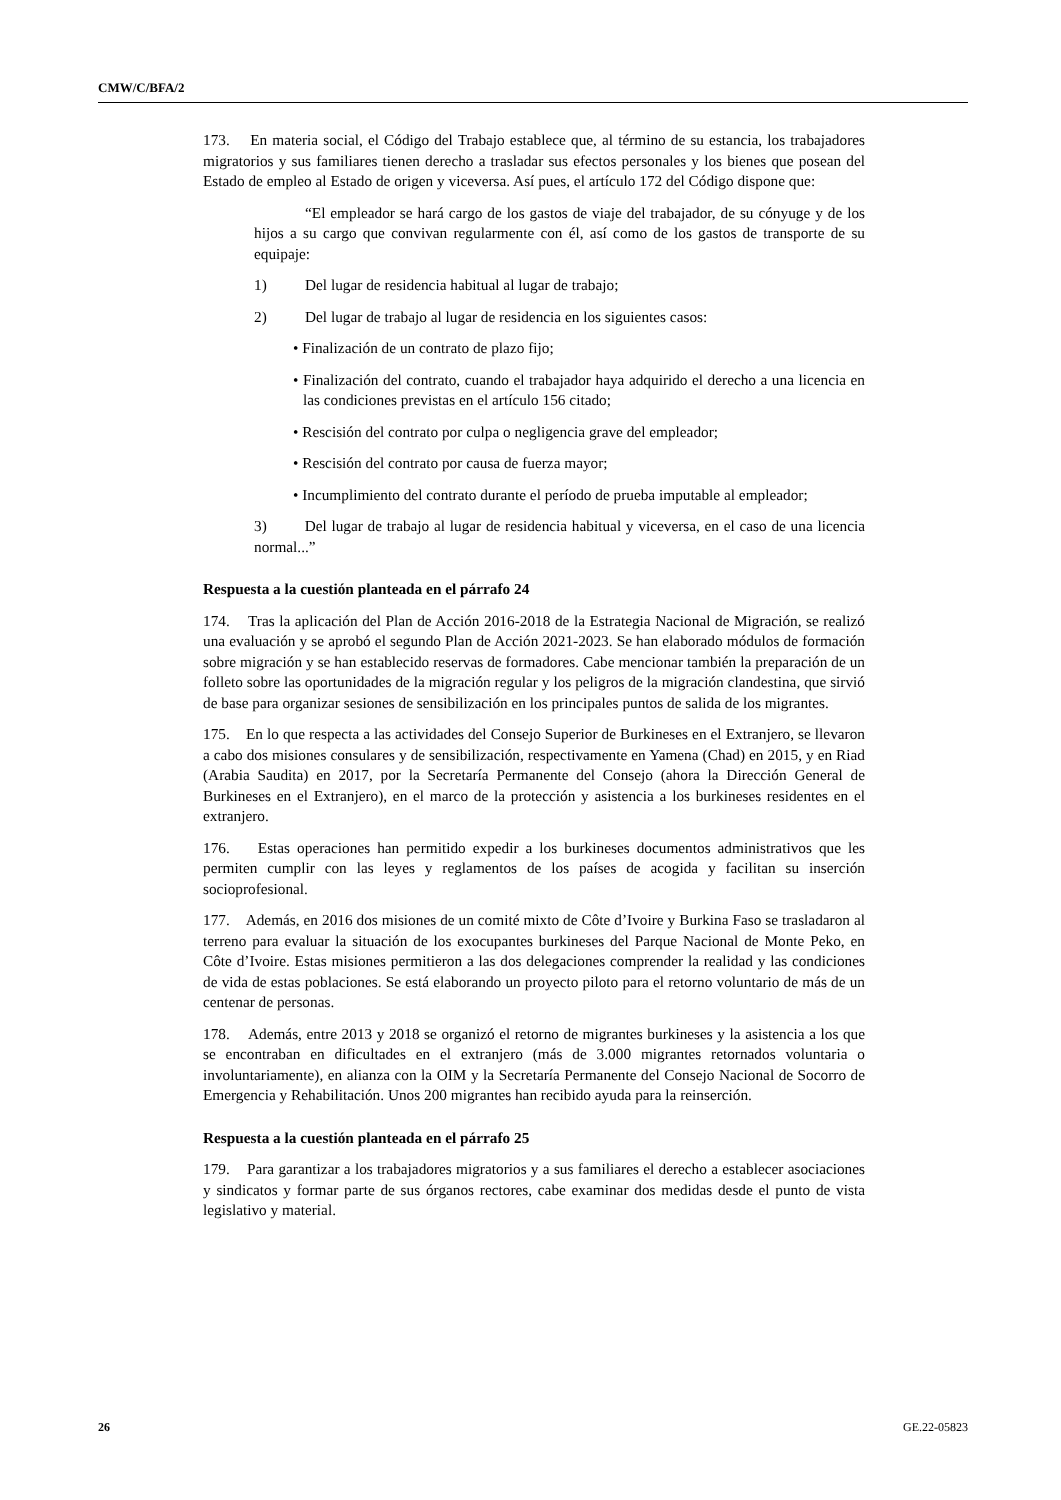CMW/C/BFA/2
173. En materia social, el Código del Trabajo establece que, al término de su estancia, los trabajadores migratorios y sus familiares tienen derecho a trasladar sus efectos personales y los bienes que posean del Estado de empleo al Estado de origen y viceversa. Así pues, el artículo 172 del Código dispone que:
“El empleador se hará cargo de los gastos de viaje del trabajador, de su cónyuge y de los hijos a su cargo que convivan regularmente con él, así como de los gastos de transporte de su equipaje:
1) Del lugar de residencia habitual al lugar de trabajo;
2) Del lugar de trabajo al lugar de residencia en los siguientes casos:
• Finalización de un contrato de plazo fijo;
• Finalización del contrato, cuando el trabajador haya adquirido el derecho a una licencia en las condiciones previstas en el artículo 156 citado;
• Rescisión del contrato por culpa o negligencia grave del empleador;
• Rescisión del contrato por causa de fuerza mayor;
• Incumplimiento del contrato durante el período de prueba imputable al empleador;
3) Del lugar de trabajo al lugar de residencia habitual y viceversa, en el caso de una licencia normal...”
Respuesta a la cuestión planteada en el párrafo 24
174. Tras la aplicación del Plan de Acción 2016-2018 de la Estrategia Nacional de Migración, se realizó una evaluación y se aprobó el segundo Plan de Acción 2021-2023. Se han elaborado módulos de formación sobre migración y se han establecido reservas de formadores. Cabe mencionar también la preparación de un folleto sobre las oportunidades de la migración regular y los peligros de la migración clandestina, que sirvió de base para organizar sesiones de sensibilización en los principales puntos de salida de los migrantes.
175. En lo que respecta a las actividades del Consejo Superior de Burkineses en el Extranjero, se llevaron a cabo dos misiones consulares y de sensibilización, respectivamente en Yamena (Chad) en 2015, y en Riad (Arabia Saudita) en 2017, por la Secretaría Permanente del Consejo (ahora la Dirección General de Burkineses en el Extranjero), en el marco de la protección y asistencia a los burkineses residentes en el extranjero.
176. Estas operaciones han permitido expedir a los burkineses documentos administrativos que les permiten cumplir con las leyes y reglamentos de los países de acogida y facilitan su inserción socioprofesional.
177. Además, en 2016 dos misiones de un comité mixto de Côte d’Ivoire y Burkina Faso se trasladaron al terreno para evaluar la situación de los exocupantes burkineses del Parque Nacional de Monte Peko, en Côte d’Ivoire. Estas misiones permitieron a las dos delegaciones comprender la realidad y las condiciones de vida de estas poblaciones. Se está elaborando un proyecto piloto para el retorno voluntario de más de un centenar de personas.
178. Además, entre 2013 y 2018 se organizó el retorno de migrantes burkineses y la asistencia a los que se encontraban en dificultades en el extranjero (más de 3.000 migrantes retornados voluntaria o involuntariamente), en alianza con la OIM y la Secretaría Permanente del Consejo Nacional de Socorro de Emergencia y Rehabilitación. Unos 200 migrantes han recibido ayuda para la reinserción.
Respuesta a la cuestión planteada en el párrafo 25
179. Para garantizar a los trabajadores migratorios y a sus familiares el derecho a establecer asociaciones y sindicatos y formar parte de sus órganos rectores, cabe examinar dos medidas desde el punto de vista legislativo y material.
26 GE.22-05823